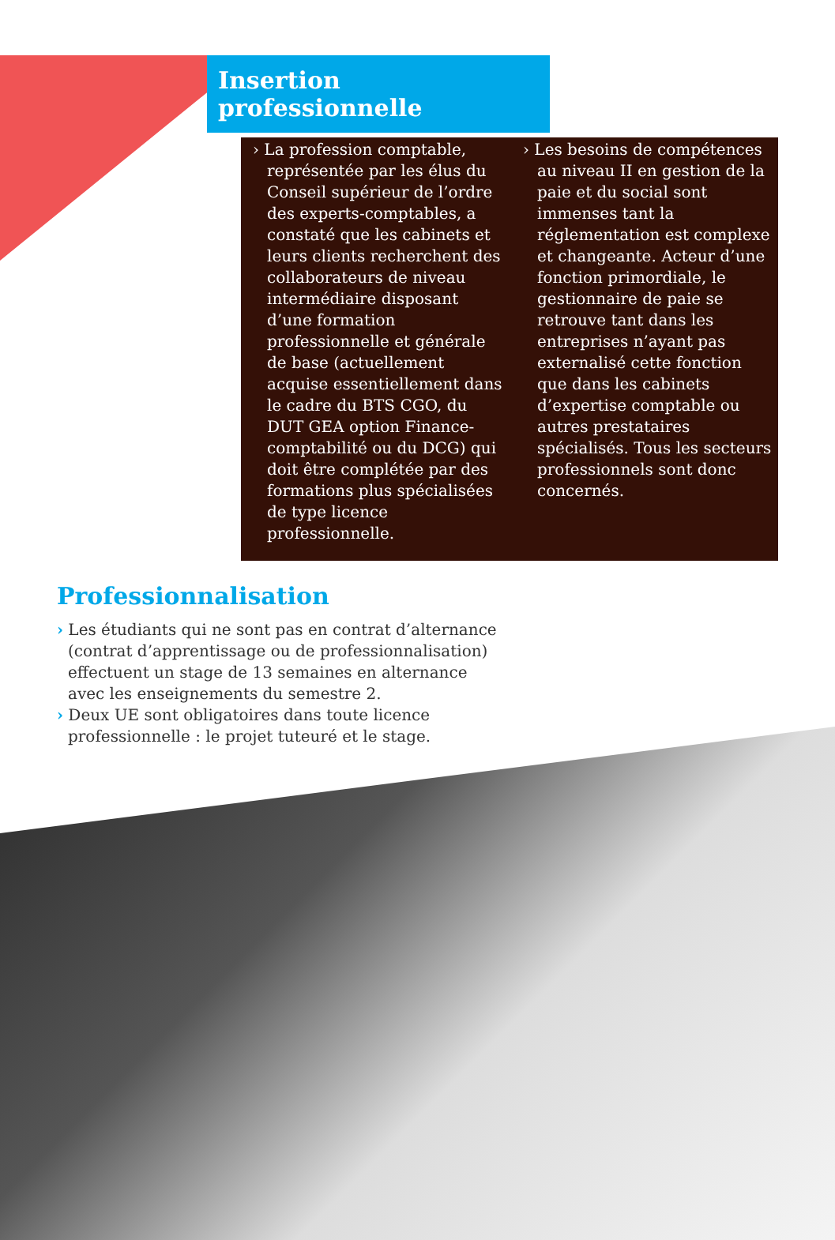Insertion professionnelle
› La profession comptable, représentée par les élus du Conseil supérieur de l’ordre des experts-comptables, a constaté que les cabinets et leurs clients recherchent des collaborateurs de niveau intermédiaire disposant d’une formation professionnelle et générale de base (actuellement acquise essentiellement dans le cadre du BTS CGO, du DUT GEA option Finance-comptabilité ou du DCG) qui doit être complétée par des formations plus spécialisées de type licence professionnelle.
› Les besoins de compétences au niveau II en gestion de la paie et du social sont immenses tant la réglementation est complexe et changeante. Acteur d’une fonction primordiale, le gestionnaire de paie se retrouve tant dans les entreprises n’ayant pas externalisé cette fonction que dans les cabinets d’expertise comptable ou autres prestataires spécialisés. Tous les secteurs professionnels sont donc concernés.
Professionnalisation
› Les étudiants qui ne sont pas en contrat d’alternance (contrat d’apprentissage ou de professionnalisation) effectuent un stage de 13 semaines en alternance avec les enseignements du semestre 2.
› Deux UE sont obligatoires dans toute licence professionnelle : le projet tuteuré et le stage.